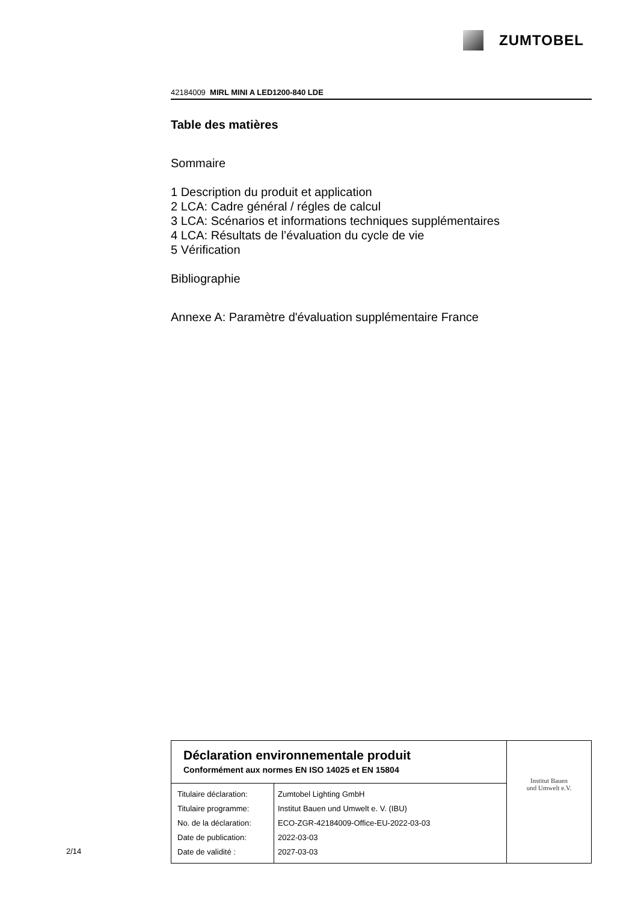ZUMTOBEL
42184009 MIRL MINI A LED1200-840 LDE
Table des matières
Sommaire
1 Description du produit et application
2 LCA: Cadre général / régles de calcul
3 LCA: Scénarios et informations techniques supplémentaires
4 LCA: Résultats de l’évaluation du cycle de vie
5 Vérification
Bibliographie
Annexe A: Paramètre d'évaluation supplémentaire France
| Déclaration environnementale produit Conformément aux normes EN ISO 14025 et EN 15804 | | Institut Bauen und Umwelt e.V. |
| Titulaire déclaration: Titulaire programme: No. de la déclaration: Date de publication: Date de validité : | Zumtobel Lighting GmbH Institut Bauen und Umwelt e. V. (IBU) ECO-ZGR-42184009-Office-EU-2022-03-03 2022-03-03 2027-03-03 | |
2/14